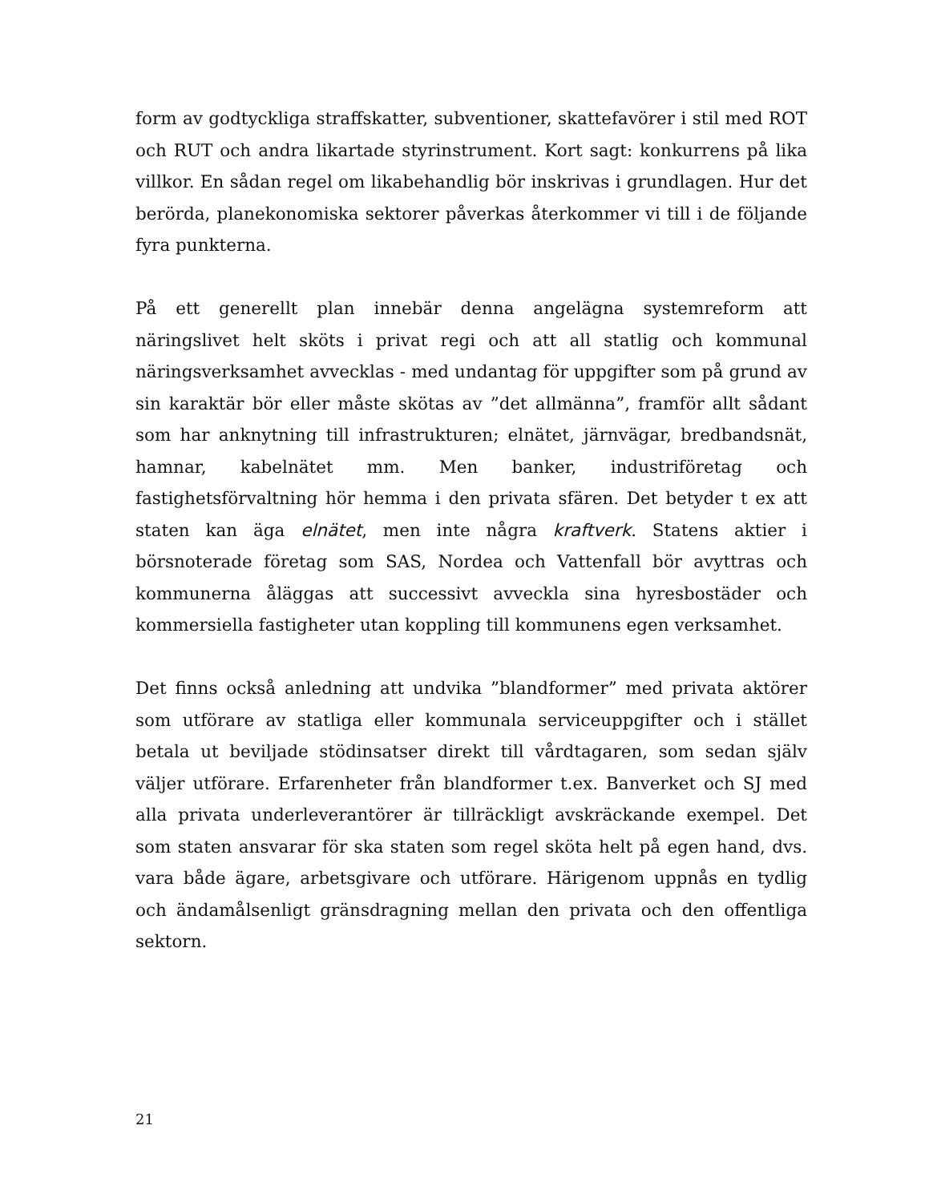form av godtyckliga straffskatter, subventioner, skattefavörer i stil med ROT och RUT och andra likartade styrinstrument. Kort sagt: konkurrens på lika villkor. En sådan regel om likabehandlig bör inskrivas i grundlagen. Hur det berörda, planekonomiska sektorer påverkas återkommer vi till i de följande fyra punkterna.
På ett generellt plan innebär denna angelägna systemreform att näringslivet helt sköts i privat regi och att all statlig och kommunal näringsverksamhet avvecklas - med undantag för uppgifter som på grund av sin karaktär bör eller måste skötas av ”det allmänna”, framför allt sådant som har anknytning till infrastrukturen; elnätet, järnvägar, bredbandsnät, hamnar, kabelnätet mm. Men banker, industriföretag och fastighetsförvaltning hör hemma i den privata sfären. Det betyder t ex att staten kan äga elnätet, men inte några kraftverk. Statens aktier i börsnoterade företag som SAS, Nordea och Vattenfall bör avyttras och kommunerna åläggas att successivt avveckla sina hyresbostäder och kommersiella fastigheter utan koppling till kommunens egen verksamhet.
Det finns också anledning att undvika ”blandformer” med privata aktörer som utförare av statliga eller kommunala serviceuppgifter och i stället betala ut beviljade stödinsatser direkt till vårdtagaren, som sedan själv väljer utförare. Erfarenheter från blandformer t.ex. Banverket och SJ med alla privata underleverantörer är tillräckligt avskräckande exempel. Det som staten ansvarar för ska staten som regel sköta helt på egen hand, dvs. vara både ägare, arbetsgivare och utförare. Härigenom uppnås en tydlig och ändamålsenligt gränsdragning mellan den privata och den offentliga sektorn.
21